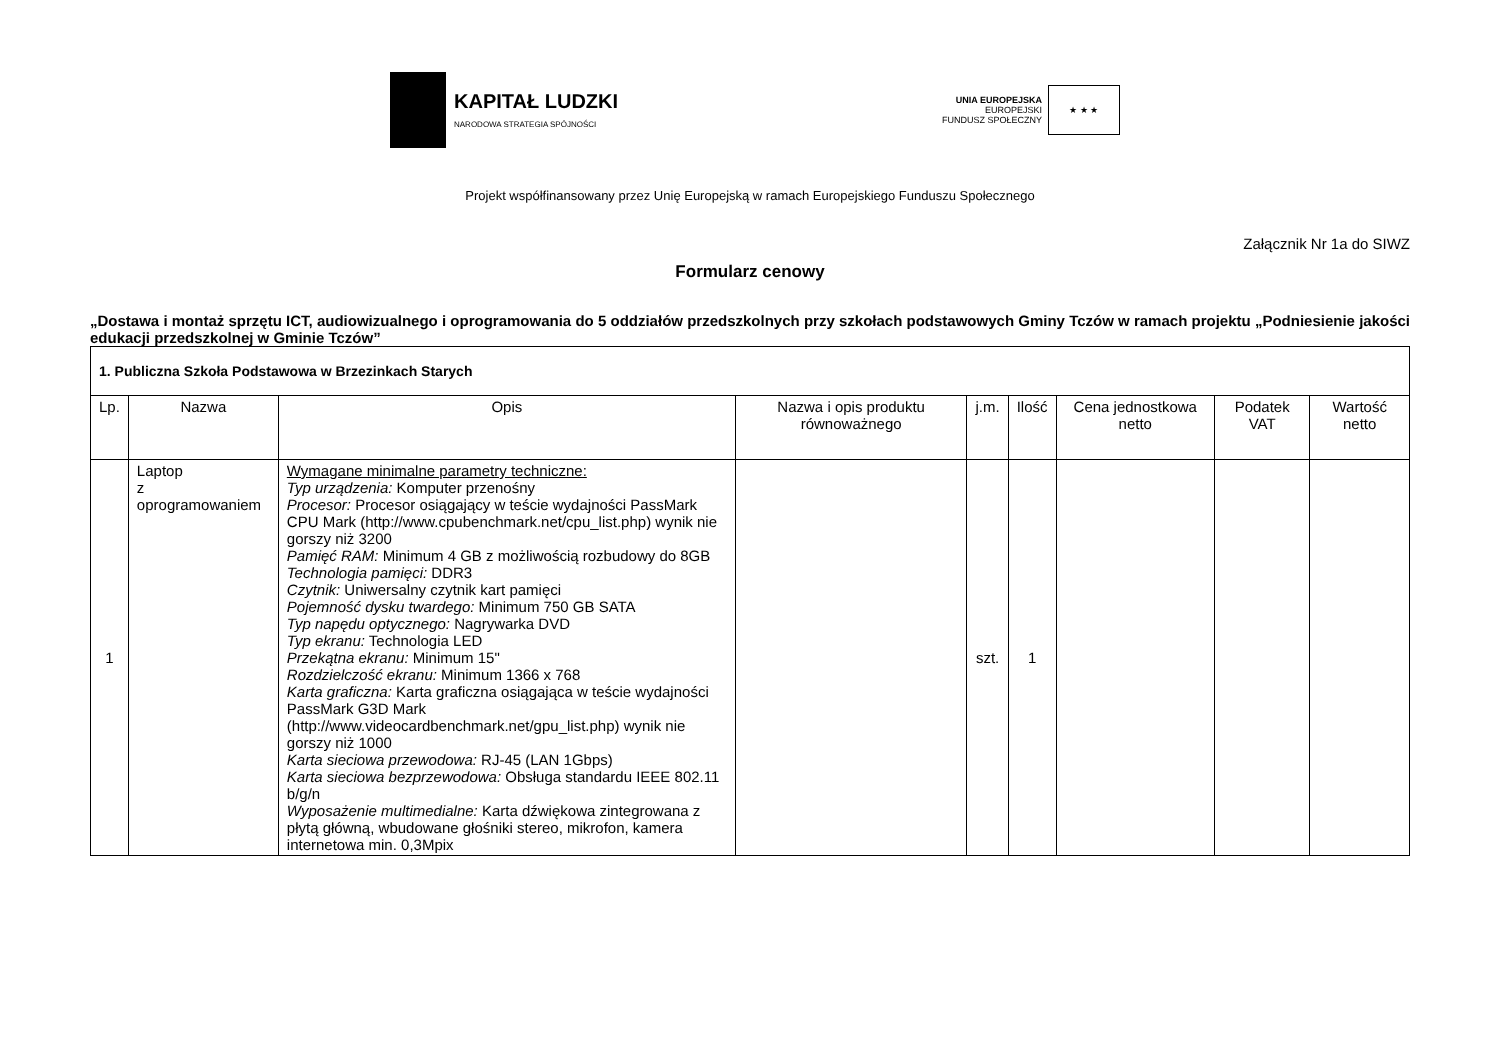KAPITAŁ LUDZKI
NARODOWA STRATEGIA SPÓJNOŚCI
UNIA EUROPEJSKA
EUROPEJSKI
FUNDUSZ SPOŁECZNY
★ ★ ★
Projekt współfinansowany przez Unię Europejską w ramach Europejskiego Funduszu Społecznego
Załącznik Nr 1a do SIWZ
Formularz cenowy
„Dostawa i montaż sprzętu ICT, audiowizualnego i oprogramowania do 5 oddziałów przedszkolnych przy szkołach podstawowych Gminy Tczów w ramach projektu „Podniesienie jakości edukacji przedszkolnej w Gminie Tczów”
| 1. Publiczna Szkoła Podstawowa w Brzezinkach Starych | | | | | | | | |
| Lp. | Nazwa | Opis | Nazwa i opis produktu równoważnego | j.m. | Ilość | Cena jednostkowa netto | Podatek VAT | Wartość netto |
| 1 | Laptop z oprogramowaniem | Wymagane minimalne parametry techniczne: Typ urządzenia: Komputer przenośny Procesor: Procesor osiągający w teście wydajności PassMark CPU Mark (http://www.cpubenchmark.net/cpu_list.php) wynik nie gorszy niż 3200 Pamięć RAM: Minimum 4 GB z możliwością rozbudowy do 8GB Technologia pamięci: DDR3 Czytnik: Uniwersalny czytnik kart pamięci Pojemność dysku twardego: Minimum 750 GB SATA Typ napędu optycznego: Nagrywarka DVD Typ ekranu: Technologia LED Przekątna ekranu: Minimum 15" Rozdzielczość ekranu: Minimum 1366 x 768 Karta graficzna: Karta graficzna osiągająca w teście wydajności PassMark G3D Mark (http://www.videocardbenchmark.net/gpu_list.php) wynik nie gorszy niż 1000 Karta sieciowa przewodowa: RJ-45 (LAN 1Gbps) Karta sieciowa bezprzewodowa: Obsługa standardu IEEE 802.11 b/g/n Wyposażenie multimedialne: Karta dźwiękowa zintegrowana z płytą główną, wbudowane głośniki stereo, mikrofon, kamera internetowa min. 0,3Mpix | | szt. | 1 | | | |